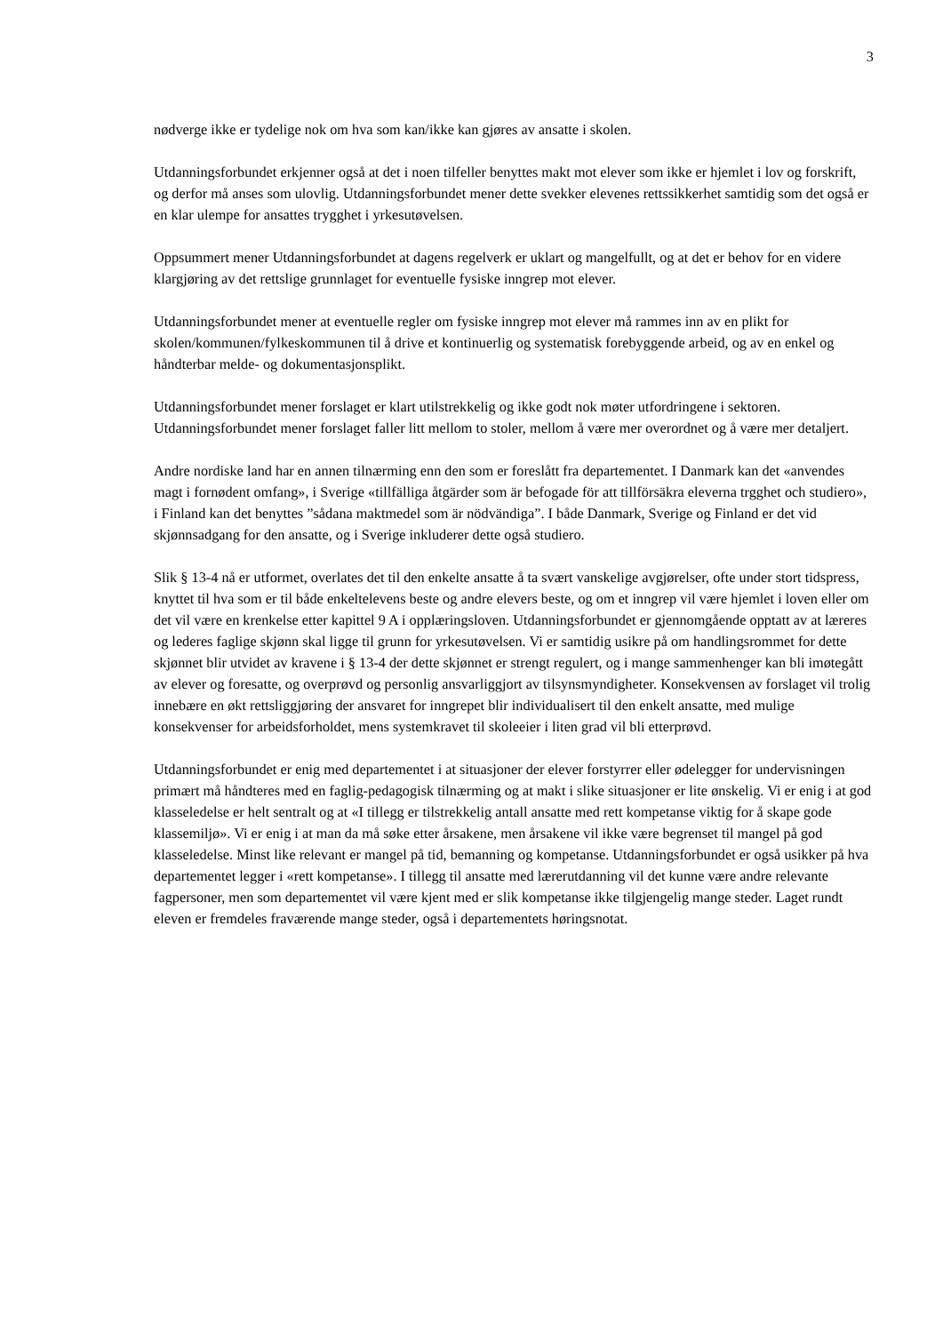3
nødverge ikke er tydelige nok om hva som kan/ikke kan gjøres av ansatte i skolen.
Utdanningsforbundet erkjenner også at det i noen tilfeller benyttes makt mot elever som ikke er hjemlet i lov og forskrift, og derfor må anses som ulovlig. Utdanningsforbundet mener dette svekker elevenes rettssikkerhet samtidig som det også er en klar ulempe for ansattes trygghet i yrkesutøvelsen.
Oppsummert mener Utdanningsforbundet at dagens regelverk er uklart og mangelfullt, og at det er behov for en videre klargjøring av det rettslige grunnlaget for eventuelle fysiske inngrep mot elever.
Utdanningsforbundet mener at eventuelle regler om fysiske inngrep mot elever må rammes inn av en plikt for skolen/kommunen/fylkeskommunen til å drive et kontinuerlig og systematisk forebyggende arbeid, og av en enkel og håndterbar melde- og dokumentasjonsplikt.
Utdanningsforbundet mener forslaget er klart utilstrekkelig og ikke godt nok møter utfordringene i sektoren. Utdanningsforbundet mener forslaget faller litt mellom to stoler, mellom å være mer overordnet og å være mer detaljert.
Andre nordiske land har en annen tilnærming enn den som er foreslått fra departementet. I Danmark kan det «anvendes magt i fornødent omfang», i Sverige «tillfälliga åtgärder som är befogade för att tillförsäkra eleverna trgghet och studiero», i Finland kan det benyttes ”sådana maktmedel som är nödvändiga”. I både Danmark, Sverige og Finland er det vid skjønnsadgang for den ansatte, og i Sverige inkluderer dette også studiero.
Slik § 13-4 nå er utformet, overlates det til den enkelte ansatte å ta svært vanskelige avgjørelser, ofte under stort tidspress, knyttet til hva som er til både enkeltelevens beste og andre elevers beste, og om et inngrep vil være hjemlet i loven eller om det vil være en krenkelse etter kapittel 9 A i opplæringsloven. Utdanningsforbundet er gjennomgående opptatt av at læreres og lederes faglige skjønn skal ligge til grunn for yrkesutøvelsen. Vi er samtidig usikre på om handlingsrommet for dette skjønnet blir utvidet av kravene i § 13-4 der dette skjønnet er strengt regulert, og i mange sammenhenger kan bli imøtegått av elever og foresatte, og overprøvd og personlig ansvarliggjort av tilsynsmyndigheter. Konsekvensen av forslaget vil trolig innebære en økt rettsliggjøring der ansvaret for inngrepet blir individualisert til den enkelt ansatte, med mulige konsekvenser for arbeidsforholdet, mens systemkravet til skoleeier i liten grad vil bli etterprøvd.
Utdanningsforbundet er enig med departementet i at situasjoner der elever forstyrrer eller ødelegger for undervisningen primært må håndteres med en faglig-pedagogisk tilnærming og at makt i slike situasjoner er lite ønskelig. Vi er enig i at god klasseledelse er helt sentralt og at «I tillegg er tilstrekkelig antall ansatte med rett kompetanse viktig for å skape gode klassemiljø». Vi er enig i at man da må søke etter årsakene, men årsakene vil ikke være begrenset til mangel på god klasseledelse. Minst like relevant er mangel på tid, bemanning og kompetanse. Utdanningsforbundet er også usikker på hva departementet legger i «rett kompetanse». I tillegg til ansatte med lærerutdanning vil det kunne være andre relevante fagpersoner, men som departementet vil være kjent med er slik kompetanse ikke tilgjengelig mange steder. Laget rundt eleven er fremdeles fraværende mange steder, også i departementets høringsnotat.